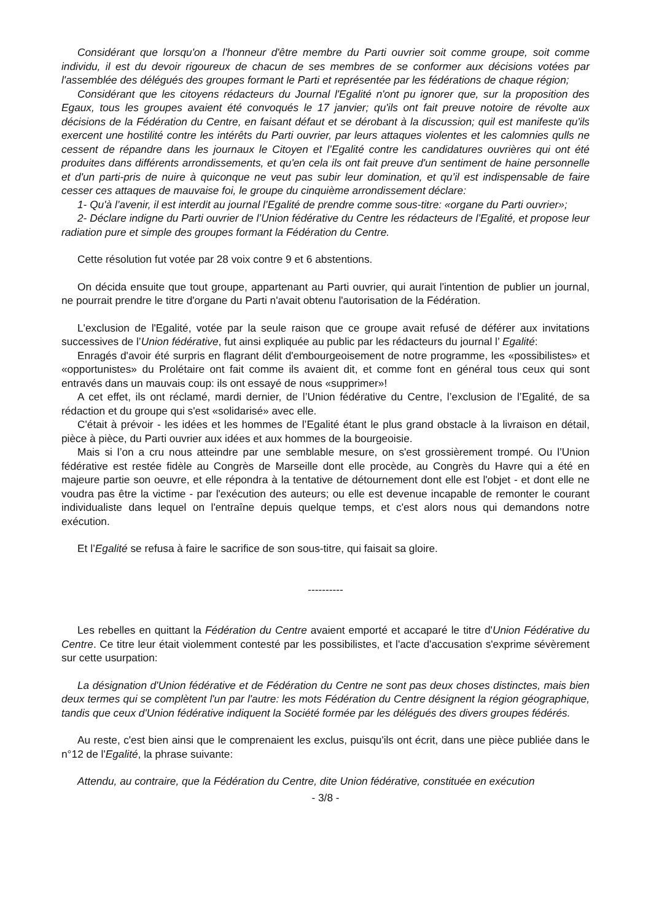Considérant que lorsqu'on a l'honneur d'être membre du Parti ouvrier soit comme groupe, soit comme individu, il est du devoir rigoureux de chacun de ses membres de se conformer aux décisions votées par l'assemblée des délégués des groupes formant le Parti et représentée par les fédérations de chaque région;
Considérant que les citoyens rédacteurs du Journal l'Egalité n'ont pu ignorer que, sur la proposition des Egaux, tous les groupes avaient été convoqués le 17 janvier; qu'ils ont fait preuve notoire de révolte aux décisions de la Fédération du Centre, en faisant défaut et se dérobant à la discussion; quil est manifeste qu'ils exercent une hostilité contre les intérêts du Parti ouvrier, par leurs attaques violentes et les calomnies qulls ne cessent de répandre dans les journaux le Citoyen et l’Egalité contre les candidatures ouvrières qui ont été produites dans différents arrondissements, et qu'en cela ils ont fait preuve d'un sentiment de haine personnelle et d'un parti-pris de nuire à quiconque ne veut pas subir leur domination, et qu’il est indispensable de faire cesser ces attaques de mauvaise foi, le groupe du cinquième arrondissement déclare:
1- Qu'à l’avenir, il est interdit au journal l’Egalité de prendre comme sous-titre: «organe du Parti ouvrier»;
2- Déclare indigne du Parti ouvrier de l’Union fédérative du Centre les rédacteurs de l’Egalité, et propose leur radiation pure et simple des groupes formant la Fédération du Centre.
Cette résolution fut votée par 28 voix contre 9 et 6 abstentions.
On décida ensuite que tout groupe, appartenant au Parti ouvrier, qui aurait l'intention de publier un journal, ne pourrait prendre le titre d'organe du Parti n'avait obtenu l'autorisation de la Fédération.
L'exclusion de l'Egalité, votée par la seule raison que ce groupe avait refusé de déférer aux invitations successives de l’Union fédérative, fut ainsi expliquée au public par les rédacteurs du journal l’ Egalité:
Enragés d'avoir été surpris en flagrant délit d'embourgeoisement de notre programme, les «possibilistes» et «opportunistes» du Prolétaire ont fait comme ils avaient dit, et comme font en général tous ceux qui sont entravés dans un mauvais coup: ils ont essayé de nous «supprimer»!
A cet effet, ils ont réclamé, mardi dernier, de l’Union fédérative du Centre, l’exclusion de l’Egalité, de sa rédaction et du groupe qui s'est «solidarisé» avec elle.
C'était à prévoir - les idées et les hommes de l’Egalité étant le plus grand obstacle à la livraison en détail, pièce à pièce, du Parti ouvrier aux idées et aux hommes de la bourgeoisie.
Mais si l’on a cru nous atteindre par une semblable mesure, on s'est grossièrement trompé. Ou l’Union fédérative est restée fidèle au Congrès de Marseille dont elle procède, au Congrès du Havre qui a été en majeure partie son oeuvre, et elle répondra à la tentative de détournement dont elle est l'objet - et dont elle ne voudra pas être la victime - par l'exécution des auteurs; ou elle est devenue incapable de remonter le courant individualiste dans lequel on l'entraîne depuis quelque temps, et c'est alors nous qui demandons notre exécution.
Et l’Egalité se refusa à faire le sacrifice de son sous-titre, qui faisait sa gloire.
----------
Les rebelles en quittant la Fédération du Centre avaient emporté et accaparé le titre d'Union Fédérative du Centre. Ce titre leur était violemment contesté par les possibilistes, et l'acte d'accusation s'exprime sévèrement sur cette usurpation:
La désignation d'Union fédérative et de Fédération du Centre ne sont pas deux choses distinctes, mais bien deux termes qui se complètent l'un par l'autre: les mots Fédération du Centre désignent la région géographique, tandis que ceux d'Union fédérative indiquent la Société formée par les délégués des divers groupes fédérés.
Au reste, c'est bien ainsi que le comprenaient les exclus, puisqu'ils ont écrit, dans une pièce publiée dans le n°12 de l'Egalité, la phrase suivante:
Attendu, au contraire, que la Fédération du Centre, dite Union fédérative, constituée en exécution
- 3/8 -